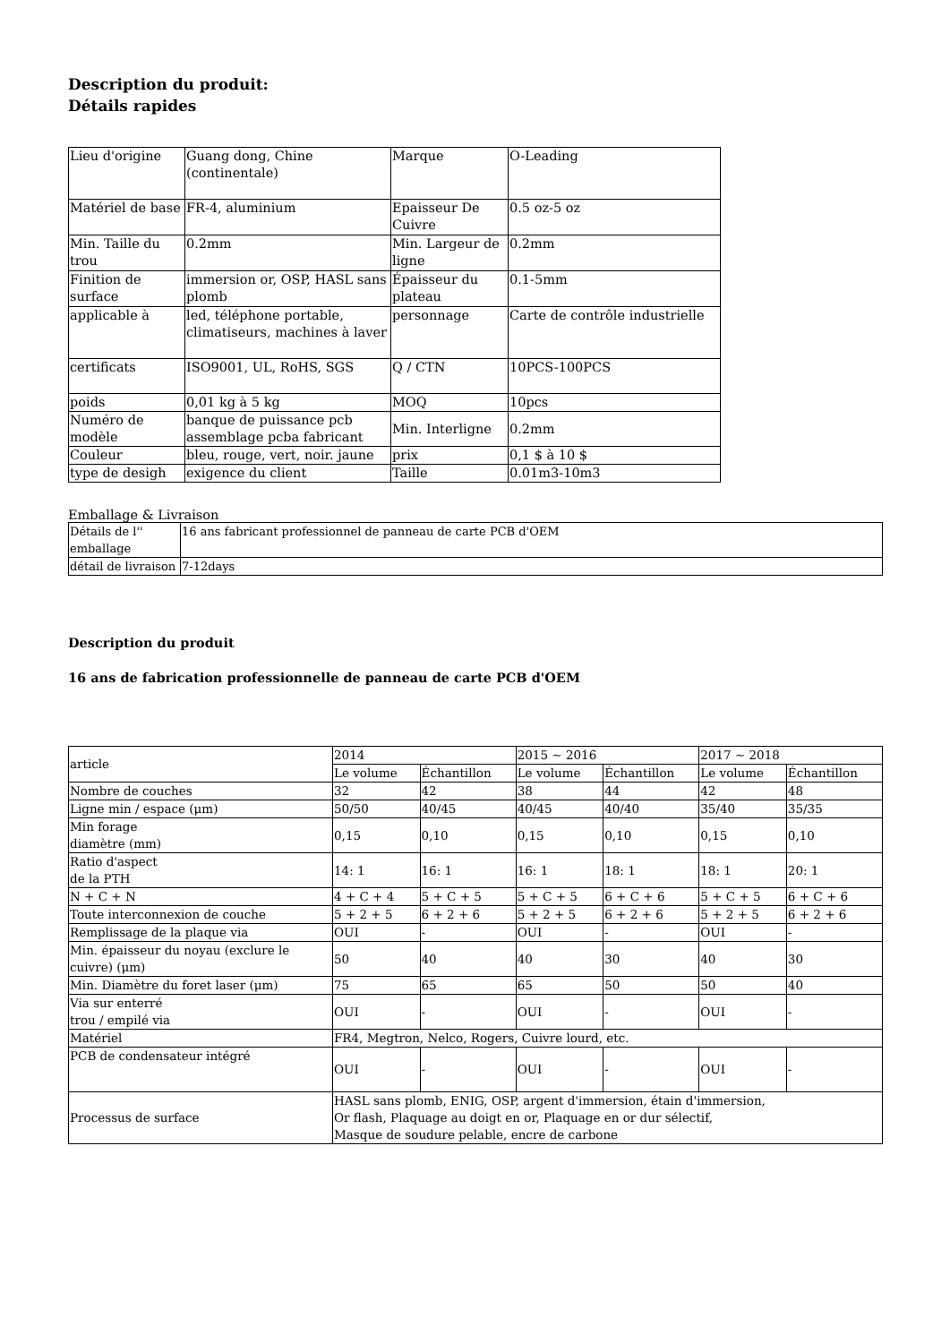Description du produit:
Détails rapides
| Lieu d'origine | Guang dong, Chine (continentale) | Marque | O-Leading |
| Matériel de base | FR-4, aluminium | Epaisseur De Cuivre | 0.5 oz-5 oz |
| Min. Taille du trou | 0.2mm | Min. Largeur de ligne | 0.2mm |
| Finition de surface | immersion or, OSP, HASL sans plomb | Épaisseur du plateau | 0.1-5mm |
| applicable à | led, téléphone portable, climatiseurs, machines à laver | personnage | Carte de contrôle industrielle |
| certificats | ISO9001, UL, RoHS, SGS | Q / CTN | 10PCS-100PCS |
| poids | 0,01 kg à 5 kg | MOQ | 10pcs |
| Numéro de modèle | banque de puissance pcb assemblage pcba fabricant | Min. Interligne | 0.2mm |
| Couleur | bleu, rouge, vert, noir. jaune | prix | 0,1 $ à 10 $ |
| type de desigh | exigence du client | Taille | 0.01m3-10m3 |
Emballage & Livraison
| Détails de l'' emballage | 16 ans fabricant professionnel de panneau de carte PCB d'OEM |
| détail de livraison | 7-12days |
Description du produit
16 ans de fabrication professionnelle de panneau de carte PCB d'OEM
| article | 2014 | | 2015 ~ 2016 | | 2017 ~ 2018 | |
| --- | --- | --- | --- | --- | --- | --- |
| | Le volume | Échantillon | Le volume | Échantillon | Le volume | Échantillon |
| Nombre de couches | 32 | 42 | 38 | 44 | 42 | 48 |
| Ligne min / espace (μm) | 50/50 | 40/45 | 40/45 | 40/40 | 35/40 | 35/35 |
| Min forage diamètre (mm) | 0,15 | 0,10 | 0,15 | 0,10 | 0,15 | 0,10 |
| Ratio d'aspect de la PTH | 14: 1 | 16: 1 | 16: 1 | 18: 1 | 18: 1 | 20: 1 |
| N + C + N | 4 + C + 4 | 5 + C + 5 | 5 + C + 5 | 6 + C + 6 | 5 + C + 5 | 6 + C + 6 |
| Toute interconnexion de couche | 5 + 2 + 5 | 6 + 2 + 6 | 5 + 2 + 5 | 6 + 2 + 6 | 5 + 2 + 5 | 6 + 2 + 6 |
| Remplissage de la plaque via | OUI | - | OUI | - | OUI | - |
| Min. épaisseur du noyau (exclure le cuivre) (μm) | 50 | 40 | 40 | 30 | 40 | 30 |
| Min. Diamètre du foret laser (μm) | 75 | 65 | 65 | 50 | 50 | 40 |
| Via sur enterré trou / empilé via | OUI | - | OUI | - | OUI | - |
| Matériel | FR4, Megtron, Nelco, Rogers, Cuivre lourd, etc. | | | | | |
| PCB de condensateur intégré | OUI | - | OUI | - | OUI | - |
| Processus de surface | HASL sans plomb, ENIG, OSP, argent d'immersion, étain d'immersion, Or flash, Plaquage au doigt en or, Plaquage en or dur sélectif, Masque de soudure pelable, encre de carbone | | | | | |